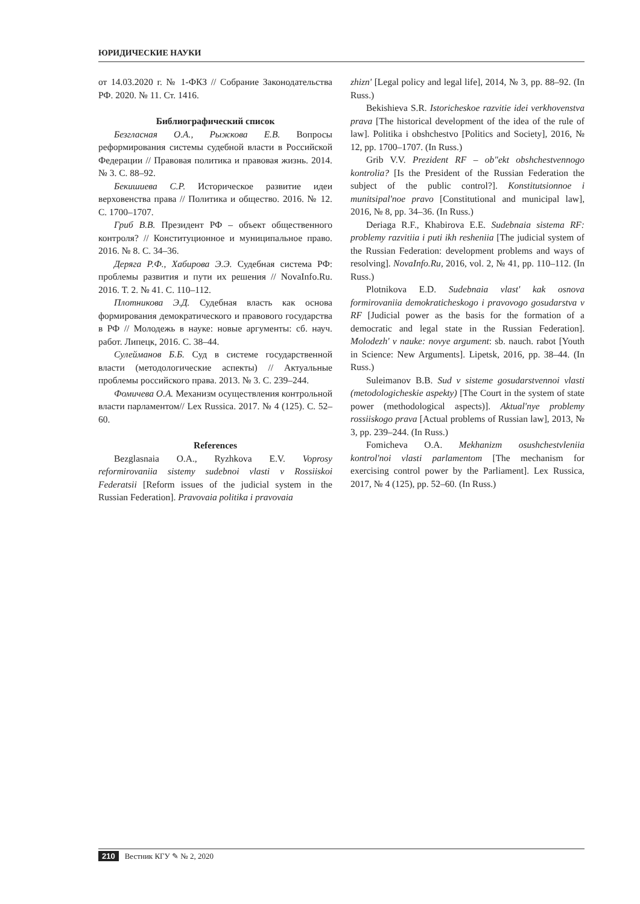ЮРИДИЧЕСКИЕ НАУКИ
от 14.03.2020 г. № 1-ФКЗ // Собрание Законодательства РФ. 2020. № 11. Ст. 1416.
Библиографический список
Безгласная О.А., Рыжкова Е.В. Вопросы реформирования системы судебной власти в Российской Федерации // Правовая политика и правовая жизнь. 2014. № 3. С. 88–92.
Бекишиева С.Р. Историческое развитие идеи верховенства права // Политика и общество. 2016. № 12. С. 1700–1707.
Гриб В.В. Президент РФ – объект общественного контроля? // Конституционное и муниципальное право. 2016. № 8. С. 34–36.
Деряга Р.Ф., Хабирова Э.Э. Судебная система РФ: проблемы развития и пути их решения // NovaInfo.Ru. 2016. Т. 2. № 41. С. 110–112.
Плотникова Э.Д. Судебная власть как основа формирования демократического и правового государства в РФ // Молодежь в науке: новые аргументы: сб. науч. работ. Липецк, 2016. С. 38–44.
Сулейманов Б.Б. Суд в системе государственной власти (методологические аспекты) // Актуальные проблемы российского права. 2013. № 3. С. 239–244.
Фомичева О.А. Механизм осуществления контрольной власти парламентом// Lex Russica. 2017. № 4 (125). С. 52–60.
References
Bezglasnaia O.A., Ryzhkova E.V. Voprosy reformirovaniia sistemy sudebnoi vlasti v Rossiiskoi Federatsii [Reform issues of the judicial system in the Russian Federation]. Pravovaia politika i pravovaia
zhizn' [Legal policy and legal life], 2014, № 3, pp. 88–92. (In Russ.)
Bekishieva S.R. Istoricheskoe razvitie idei verkhovenstva prava [The historical development of the idea of the rule of law]. Politika i obshchestvo [Politics and Society], 2016, № 12, pp. 1700–1707. (In Russ.)
Grib V.V. Prezident RF – ob"ekt obshchestvennogo kontrolia? [Is the President of the Russian Federation the subject of the public control?]. Konstitutsionnoe i munitsipal'noe pravo [Constitutional and municipal law], 2016, № 8, pp. 34–36. (In Russ.)
Deriaga R.F., Khabirova E.E. Sudebnaia sistema RF: problemy razvitiia i puti ikh resheniia [The judicial system of the Russian Federation: development problems and ways of resolving]. NovaInfo.Ru, 2016, vol. 2, № 41, pp. 110–112. (In Russ.)
Plotnikova E.D. Sudebnaia vlast' kak osnova formirovaniia demokraticheskogo i pravovogo gosudarstva v RF [Judicial power as the basis for the formation of a democratic and legal state in the Russian Federation]. Molodezh' v nauke: novye argument: sb. nauch. rabot [Youth in Science: New Arguments]. Lipetsk, 2016, pp. 38–44. (In Russ.)
Suleimanov B.B. Sud v sisteme gosudarstvennoi vlasti (metodologicheskie aspekty) [The Court in the system of state power (methodological aspects)]. Aktual'nye problemy rossiiskogo prava [Actual problems of Russian law], 2013, № 3, pp. 239–244. (In Russ.)
Fomicheva O.A. Mekhanizm osushchestvleniia kontrol'noi vlasti parlamentom [The mechanism for exercising control power by the Parliament]. Lex Russica, 2017, № 4 (125), pp. 52–60. (In Russ.)
210 Вестник КГУ ✎ № 2, 2020